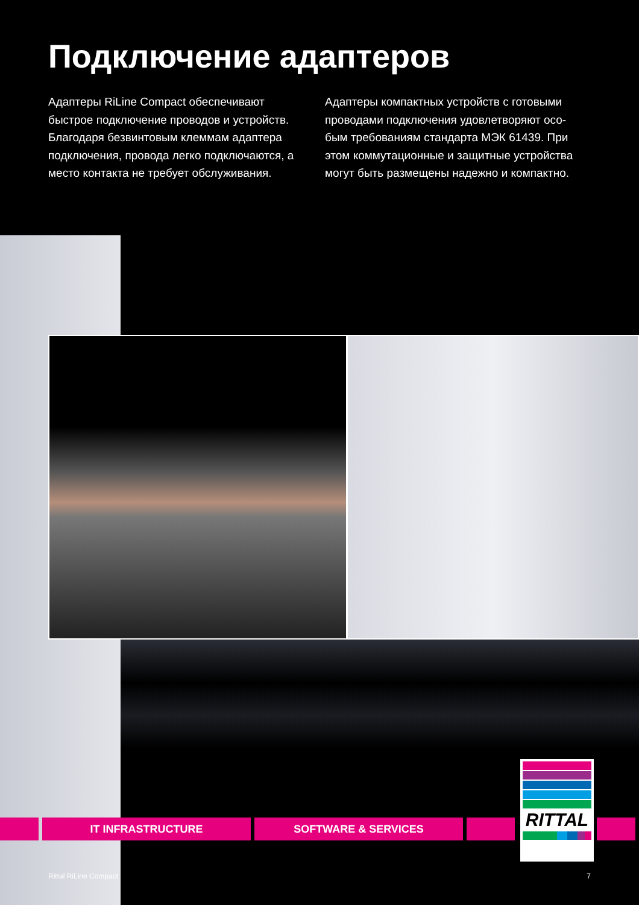Подключение адаптеров
Адаптеры RiLine Compact обеспечивают быстрое подключение проводов и устройств. Благодаря безвинтовым клеммам адаптера подключения, провода легко подключаются, а место контакта не требует обслуживания.
Адаптеры компактных устройств с готовыми проводами подключения удовлетворяют осо-бым требованиям стандарта МЭК 61439. При этом коммутационные и защитные устройства могут быть размещены надежно и компактно.
IT INFRASTRUCTURE SOFTWARE & SERVICES
RITTAL
Rittal RiLine Compact 7